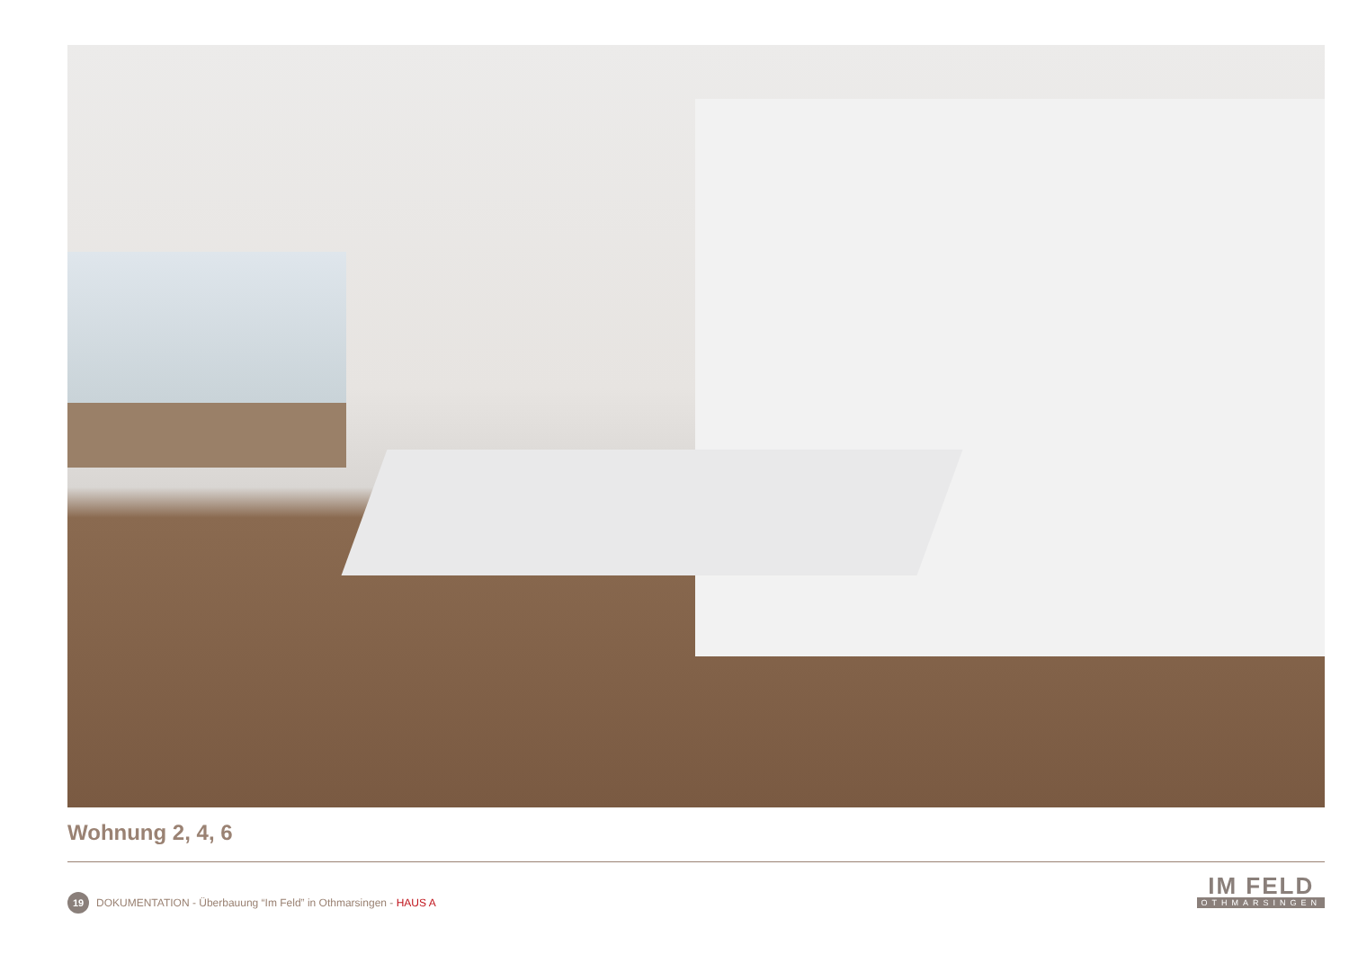Wohnung 2, 4, 6
19 DOKUMENTATION - Überbauung “Im Feld” in Othmarsingen - HAUS A
IM FELD
OTHMARSINGEN